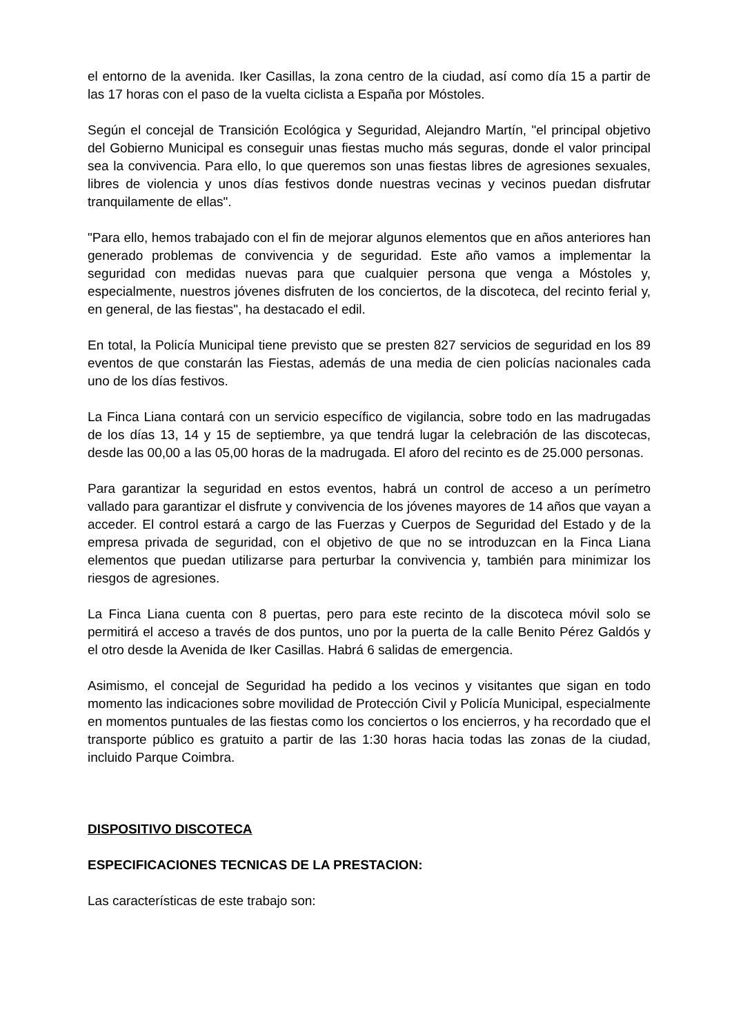el entorno de la avenida. Iker Casillas, la zona centro de la ciudad, así como día 15 a partir de las 17 horas con el paso de la vuelta ciclista a España por Móstoles.
Según el concejal de Transición Ecológica y Seguridad, Alejandro Martín, "el principal objetivo del Gobierno Municipal es conseguir unas fiestas mucho más seguras, donde el valor principal sea la convivencia. Para ello, lo que queremos son unas fiestas libres de agresiones sexuales, libres de violencia y unos días festivos donde nuestras vecinas y vecinos puedan disfrutar tranquilamente de ellas".
"Para ello, hemos trabajado con el fin de mejorar algunos elementos que en años anteriores han generado problemas de convivencia y de seguridad. Este año vamos a implementar la seguridad con medidas nuevas para que cualquier persona que venga a Móstoles y, especialmente, nuestros jóvenes disfruten de los conciertos, de la discoteca, del recinto ferial y, en general, de las fiestas", ha destacado el edil.
En total, la Policía Municipal tiene previsto que se presten 827 servicios de seguridad en los 89 eventos de que constarán las Fiestas, además de una media de cien policías nacionales cada uno de los días festivos.
La Finca Liana contará con un servicio específico de vigilancia, sobre todo en las madrugadas de los días 13, 14 y 15 de septiembre, ya que tendrá lugar la celebración de las discotecas, desde las 00,00 a las 05,00 horas de la madrugada. El aforo del recinto es de 25.000 personas.
Para garantizar la seguridad en estos eventos, habrá un control de acceso a un perímetro vallado para garantizar el disfrute y convivencia de los jóvenes mayores de 14 años que vayan a acceder. El control estará a cargo de las Fuerzas y Cuerpos de Seguridad del Estado y de la empresa privada de seguridad, con el objetivo de que no se introduzcan en la Finca Liana elementos que puedan utilizarse para perturbar la convivencia y, también para minimizar los riesgos de agresiones.
La Finca Liana cuenta con 8 puertas, pero para este recinto de la discoteca móvil solo se permitirá el acceso a través de dos puntos, uno por la puerta de la calle Benito Pérez Galdós y el otro desde la Avenida de Iker Casillas. Habrá 6 salidas de emergencia.
Asimismo, el concejal de Seguridad ha pedido a los vecinos y visitantes que sigan en todo momento las indicaciones sobre movilidad de Protección Civil y Policía Municipal, especialmente en momentos puntuales de las fiestas como los conciertos o los encierros, y ha recordado que el transporte público es gratuito a partir de las 1:30 horas hacia todas las zonas de la ciudad, incluido Parque Coimbra.
DISPOSITIVO DISCOTECA
ESPECIFICACIONES TECNICAS DE LA PRESTACION:
Las características de este trabajo son: